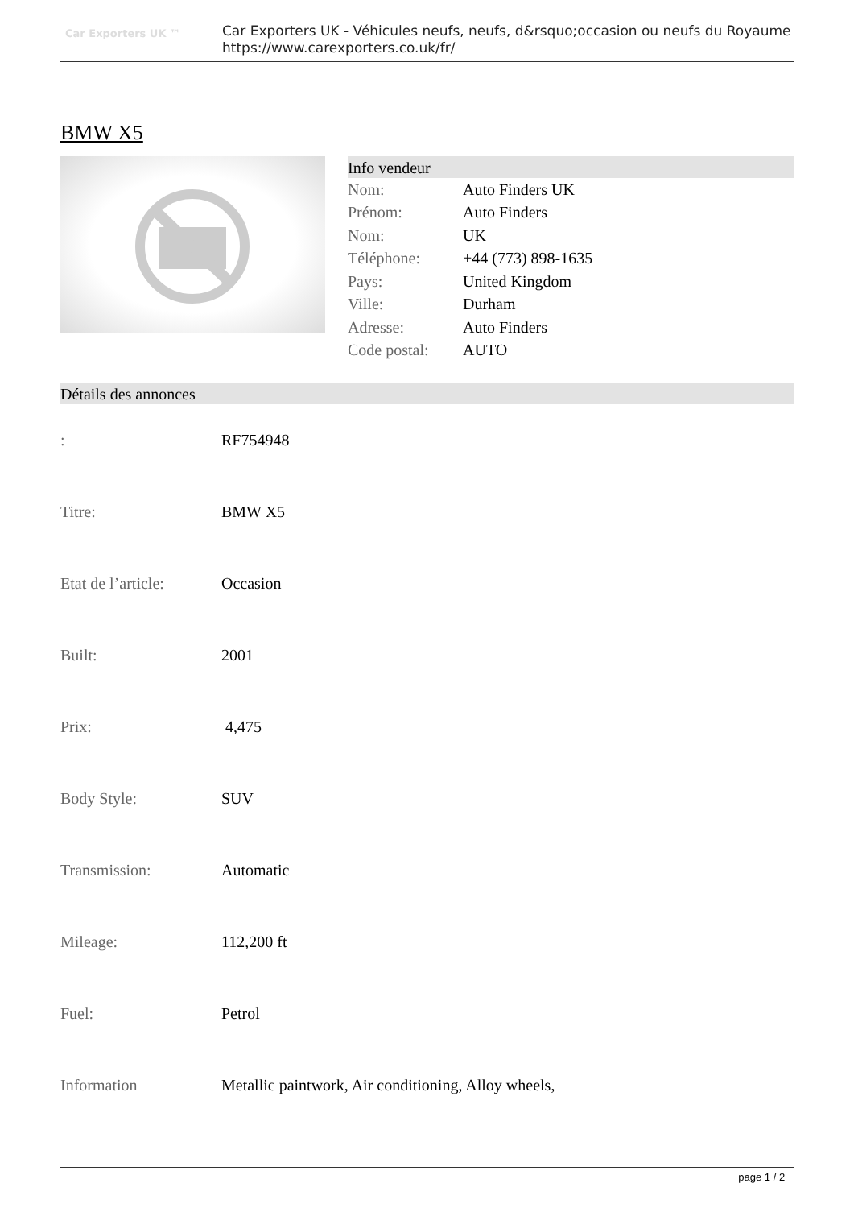Car Exporters UK ™
Car Exporters UK - Véhicules neufs, neufs, d&rsquo;occasion ou neufs du Royaume
https://www.carexporters.co.uk/fr/
BMW X5
Info vendeur
| Nom: | Auto Finders UK |
| Prénom: | Auto Finders |
| Nom: | UK |
| Téléphone: | +44 (773) 898-1635 |
| Pays: | United Kingdom |
| Ville: | Durham |
| Adresse: | Auto Finders |
| Code postal: | AUTO |
Détails des annonces
| : | RF754948 |
| Titre: | BMW X5 |
| Etat de l’article: | Occasion |
| Built: | 2001 |
| Prix: | 4,475 |
| Body Style: | SUV |
| Transmission: | Automatic |
| Mileage: | 112,200 ft |
| Fuel: | Petrol |
| Information | Metallic paintwork, Air conditioning, Alloy wheels, |
page 1 / 2